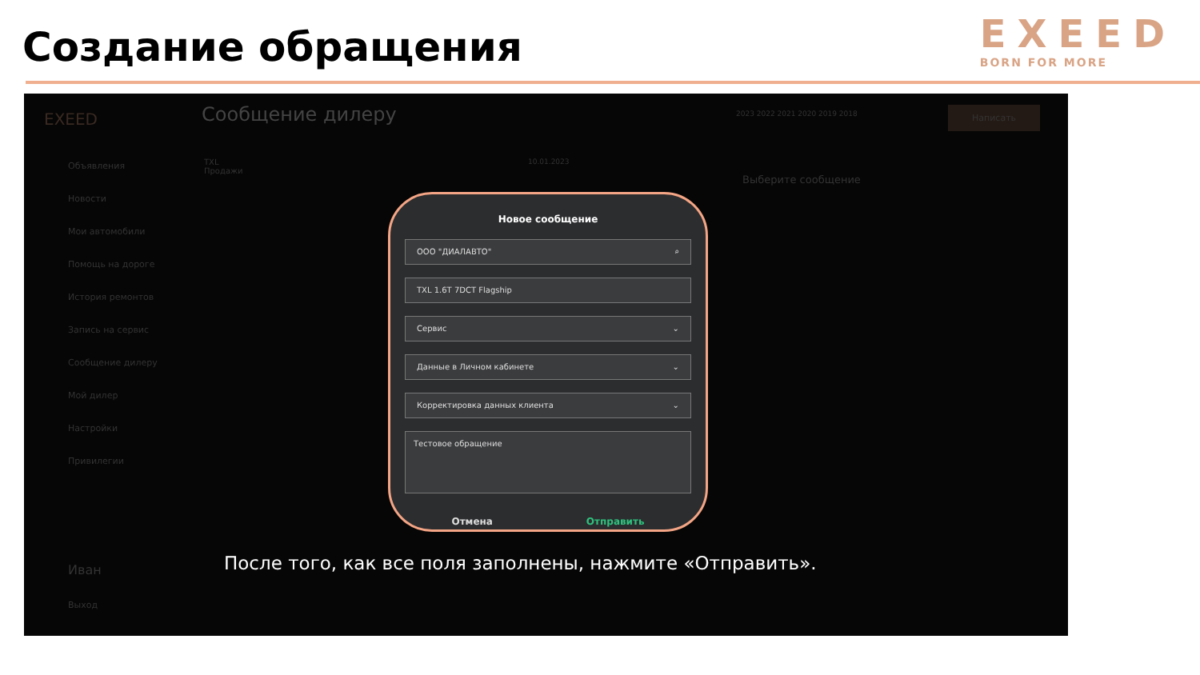Создание обращения
EXEED
BORN FOR MORE
EXEED
Объявления
Новости
Мои автомобили
Помощь на дороге
История ремонтов
Запись на сервис
Сообщение дилеру
Мой дилер
Настройки
Привилегии
Иван
Выход
Сообщение дилеру 2023 2022 2021 2020 2019 2018 Написать
TXL
Продажи
10.01.2023
Выберите сообщение
Новое сообщение
ООО "ДИАЛАВТО" ⌕
TXL 1.6T 7DCT Flagship
Сервис ⌄
Данные в Личном кабинете ⌄
Корректировка данных клиента ⌄
Тестовое обращение
Отмена Отправить
После того, как все поля заполнены, нажмите «Отправить».